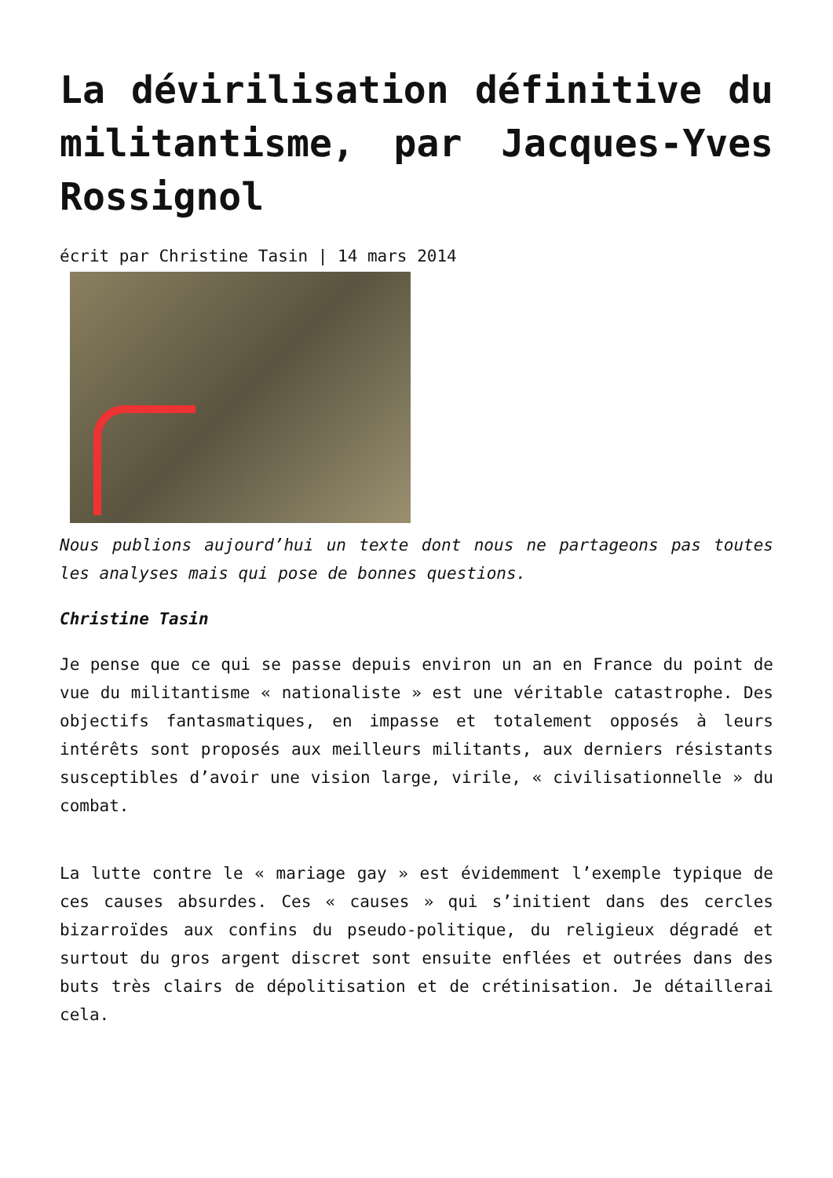La dévirilisation définitive du militantisme, par Jacques-Yves Rossignol
écrit par Christine Tasin | 14 mars 2014
Nous publions aujourd’hui un texte dont nous ne partageons pas toutes les analyses mais qui pose de bonnes questions.
Christine Tasin
Je pense que ce qui se passe depuis environ un an en France du point de vue du militantisme « nationaliste » est une véritable catastrophe. Des objectifs fantasmatiques, en impasse et totalement opposés à leurs intérêts sont proposés aux meilleurs militants, aux derniers résistants susceptibles d’avoir une vision large, virile, « civilisationnelle » du combat.
La lutte contre le « mariage gay » est évidemment l’exemple typique de ces causes absurdes. Ces « causes » qui s’initient dans des cercles bizarroïdes aux confins du pseudo-politique, du religieux dégradé et surtout du gros argent discret sont ensuite enflées et outrées dans des buts très clairs de dépolitisation et de crétinisation. Je détaillerai cela.